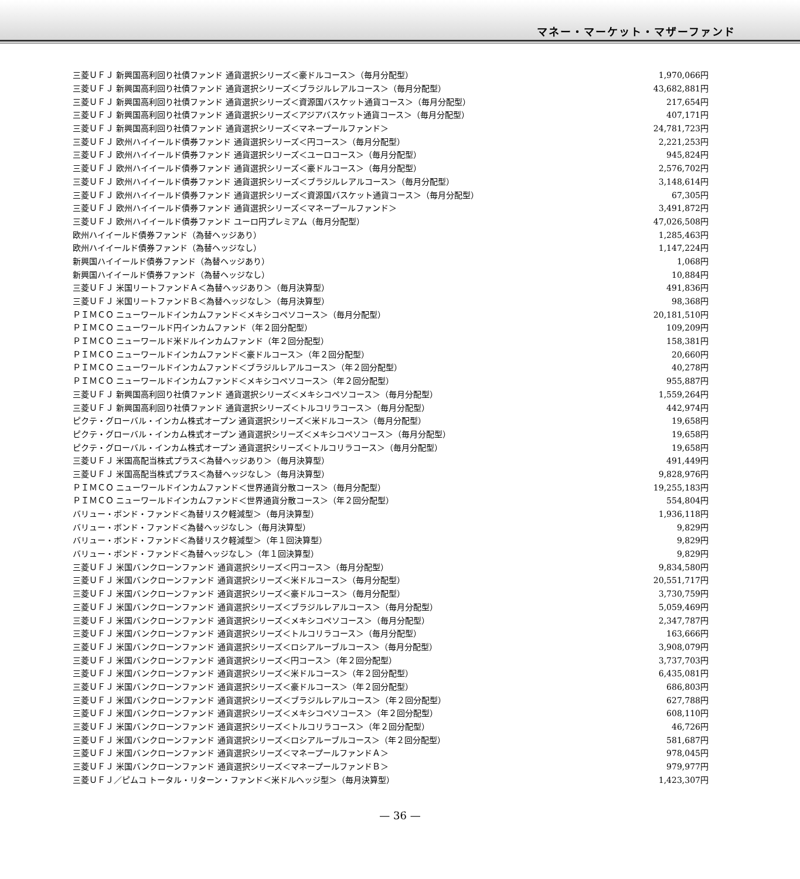マネー・マーケット・マザーファンド
| 三菱ＵＦＪ 新興国高利回り社債ファンド 通貨選択シリーズ＜豪ドルコース＞（毎月分配型） | 1,970,066円 |
| 三菱ＵＦＪ 新興国高利回り社債ファンド 通貨選択シリーズ＜ブラジルレアルコース＞（毎月分配型） | 43,682,881円 |
| 三菱ＵＦＪ 新興国高利回り社債ファンド 通貨選択シリーズ＜資源国バスケット通貨コース＞（毎月分配型） | 217,654円 |
| 三菱ＵＦＪ 新興国高利回り社債ファンド 通貨選択シリーズ＜アジアバスケット通貨コース＞（毎月分配型） | 407,171円 |
| 三菱ＵＦＪ 新興国高利回り社債ファンド 通貨選択シリーズ＜マネープールファンド＞ | 24,781,723円 |
| 三菱ＵＦＪ 欧州ハイイールド債券ファンド 通貨選択シリーズ＜円コース＞（毎月分配型） | 2,221,253円 |
| 三菱ＵＦＪ 欧州ハイイールド債券ファンド 通貨選択シリーズ＜ユーロコース＞（毎月分配型） | 945,824円 |
| 三菱ＵＦＪ 欧州ハイイールド債券ファンド 通貨選択シリーズ＜豪ドルコース＞（毎月分配型） | 2,576,702円 |
| 三菱ＵＦＪ 欧州ハイイールド債券ファンド 通貨選択シリーズ＜ブラジルレアルコース＞（毎月分配型） | 3,148,614円 |
| 三菱ＵＦＪ 欧州ハイイールド債券ファンド 通貨選択シリーズ＜資源国バスケット通貨コース＞（毎月分配型） | 67,305円 |
| 三菱ＵＦＪ 欧州ハイイールド債券ファンド 通貨選択シリーズ＜マネープールファンド＞ | 3,491,872円 |
| 三菱ＵＦＪ 欧州ハイイールド債券ファンド ユーロ円プレミアム（毎月分配型） | 47,026,508円 |
| 欧州ハイイールド債券ファンド（為替ヘッジあり） | 1,285,463円 |
| 欧州ハイイールド債券ファンド（為替ヘッジなし） | 1,147,224円 |
| 新興国ハイイールド債券ファンド（為替ヘッジあり） | 1,068円 |
| 新興国ハイイールド債券ファンド（為替ヘッジなし） | 10,884円 |
| 三菱ＵＦＪ 米国リートファンドＡ＜為替ヘッジあり＞（毎月決算型） | 491,836円 |
| 三菱ＵＦＪ 米国リートファンドＢ＜為替ヘッジなし＞（毎月決算型） | 98,368円 |
| ＰＩＭＣＯ ニューワールドインカムファンド＜メキシコペソコース＞（毎月分配型） | 20,181,510円 |
| ＰＩＭＣＯ ニューワールド円インカムファンド（年２回分配型） | 109,209円 |
| ＰＩＭＣＯ ニューワールド米ドルインカムファンド（年２回分配型） | 158,381円 |
| ＰＩＭＣＯ ニューワールドインカムファンド＜豪ドルコース＞（年２回分配型） | 20,660円 |
| ＰＩＭＣＯ ニューワールドインカムファンド＜ブラジルレアルコース＞（年２回分配型） | 40,278円 |
| ＰＩＭＣＯ ニューワールドインカムファンド＜メキシコペソコース＞（年２回分配型） | 955,887円 |
| 三菱ＵＦＪ 新興国高利回り社債ファンド 通貨選択シリーズ＜メキシコペソコース＞（毎月分配型） | 1,559,264円 |
| 三菱ＵＦＪ 新興国高利回り社債ファンド 通貨選択シリーズ＜トルコリラコース＞（毎月分配型） | 442,974円 |
| ピクテ・グローバル・インカム株式オープン 通貨選択シリーズ＜米ドルコース＞（毎月分配型） | 19,658円 |
| ピクテ・グローバル・インカム株式オープン 通貨選択シリーズ＜メキシコペソコース＞（毎月分配型） | 19,658円 |
| ピクテ・グローバル・インカム株式オープン 通貨選択シリーズ＜トルコリラコース＞（毎月分配型） | 19,658円 |
| 三菱ＵＦＪ 米国高配当株式プラス＜為替ヘッジあり＞（毎月決算型） | 491,449円 |
| 三菱ＵＦＪ 米国高配当株式プラス＜為替ヘッジなし＞（毎月決算型） | 9,828,976円 |
| ＰＩＭＣＯ ニューワールドインカムファンド＜世界通貨分散コース＞（毎月分配型） | 19,255,183円 |
| ＰＩＭＣＯ ニューワールドインカムファンド＜世界通貨分散コース＞（年２回分配型） | 554,804円 |
| バリュー・ボンド・ファンド＜為替リスク軽減型＞（毎月決算型） | 1,936,118円 |
| バリュー・ボンド・ファンド＜為替ヘッジなし＞（毎月決算型） | 9,829円 |
| バリュー・ボンド・ファンド＜為替リスク軽減型＞（年１回決算型） | 9,829円 |
| バリュー・ボンド・ファンド＜為替ヘッジなし＞（年１回決算型） | 9,829円 |
| 三菱ＵＦＪ 米国バンクローンファンド 通貨選択シリーズ＜円コース＞（毎月分配型） | 9,834,580円 |
| 三菱ＵＦＪ 米国バンクローンファンド 通貨選択シリーズ＜米ドルコース＞（毎月分配型） | 20,551,717円 |
| 三菱ＵＦＪ 米国バンクローンファンド 通貨選択シリーズ＜豪ドルコース＞（毎月分配型） | 3,730,759円 |
| 三菱ＵＦＪ 米国バンクローンファンド 通貨選択シリーズ＜ブラジルレアルコース＞（毎月分配型） | 5,059,469円 |
| 三菱ＵＦＪ 米国バンクローンファンド 通貨選択シリーズ＜メキシコペソコース＞（毎月分配型） | 2,347,787円 |
| 三菱ＵＦＪ 米国バンクローンファンド 通貨選択シリーズ＜トルコリラコース＞（毎月分配型） | 163,666円 |
| 三菱ＵＦＪ 米国バンクローンファンド 通貨選択シリーズ＜ロシアルーブルコース＞（毎月分配型） | 3,908,079円 |
| 三菱ＵＦＪ 米国バンクローンファンド 通貨選択シリーズ＜円コース＞（年２回分配型） | 3,737,703円 |
| 三菱ＵＦＪ 米国バンクローンファンド 通貨選択シリーズ＜米ドルコース＞（年２回分配型） | 6,435,081円 |
| 三菱ＵＦＪ 米国バンクローンファンド 通貨選択シリーズ＜豪ドルコース＞（年２回分配型） | 686,803円 |
| 三菱ＵＦＪ 米国バンクローンファンド 通貨選択シリーズ＜ブラジルレアルコース＞（年２回分配型） | 627,788円 |
| 三菱ＵＦＪ 米国バンクローンファンド 通貨選択シリーズ＜メキシコペソコース＞（年２回分配型） | 608,110円 |
| 三菱ＵＦＪ 米国バンクローンファンド 通貨選択シリーズ＜トルコリラコース＞（年２回分配型） | 46,726円 |
| 三菱ＵＦＪ 米国バンクローンファンド 通貨選択シリーズ＜ロシアルーブルコース＞（年２回分配型） | 581,687円 |
| 三菱ＵＦＪ 米国バンクローンファンド 通貨選択シリーズ＜マネープールファンドＡ＞ | 978,045円 |
| 三菱ＵＦＪ 米国バンクローンファンド 通貨選択シリーズ＜マネープールファンドＢ＞ | 979,977円 |
| 三菱ＵＦＪ／ピムコ トータル・リターン・ファンド＜米ドルヘッジ型＞（毎月決算型） | 1,423,307円 |
— 36 —